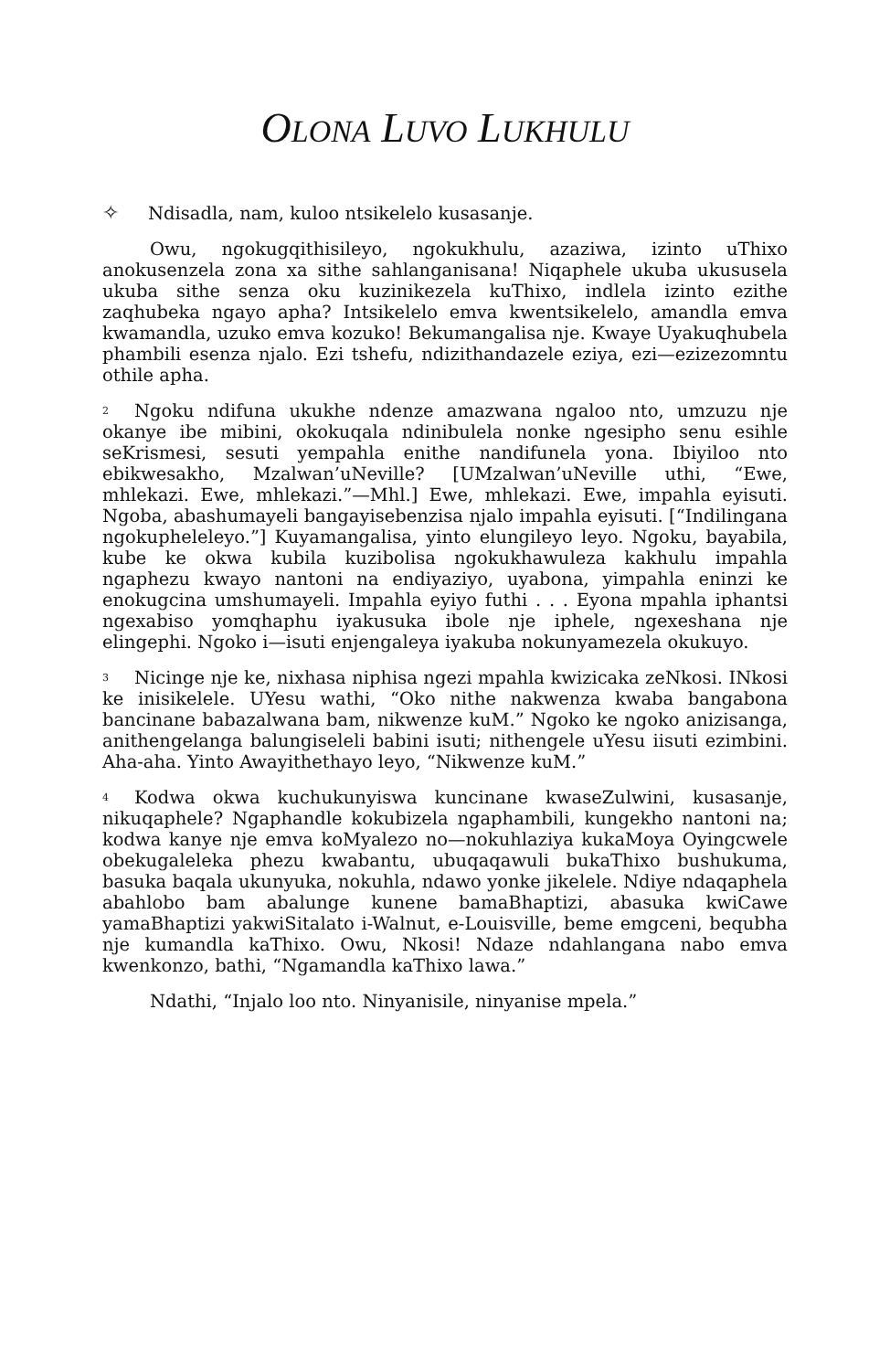OLONA LUVO LUKHULU
✧ Ndisadla, nam, kuloo ntsikelelo kusasanje.
Owu, ngokugqithisileyo, ngokukhulu, azaziwa, izinto uThixo anokusenzela zona xa sithe sahlanganisana! Niqaphele ukuba ukususela ukuba sithe senza oku kuzinikezela kuThixo, indlela izinto ezithe zaqhubeka ngayo apha? Intsikelelo emva kwentsikelelo, amandla emva kwamandla, uzuko emva kozuko! Bekumangalisa nje. Kwaye Uyakuqhubela phambili esenza njalo. Ezi tshefu, ndizithandazele eziya, ezi—ezizezomntu othile apha.
2 Ngoku ndifuna ukukhe ndenze amazwana ngaloo nto, umzuzu nje okanye ibe mibini, okokuqala ndinibulela nonke ngesipho senu esihle seKrismesi, sesuti yempahla enithe nandifunela yona. Ibiyiloo nto ebikwesakho, Mzalwan’uNeville? [UMzalwan’uNeville uthi, “Ewe, mhlekazi. Ewe, mhlekazi.”—Mhl.] Ewe, mhlekazi. Ewe, impahla eyisuti. Ngoba, abashumayeli bangayisebenzisa njalo impahla eyisuti. [“Indilingana ngokupheleleyo.”] Kuyamangalisa, yinto elungileyo leyo. Ngoku, bayabila, kube ke okwa kubila kuzibolisa ngokukhawuleza kakhulu impahla ngaphezu kwayo nantoni na endiyaziyo, uyabona, yimpahla eninzi ke enokugcina umshumayeli. Impahla eyiyo futhi . . . Eyona mpahla iphantsi ngexabiso yomqhaphu iyakusuka ibole nje iphele, ngexeshana nje elingephi. Ngoko i—isuti enjengaleya iyakuba nokunyamezela okukuyo.
3 Nicinge nje ke, nixhasa niphisa ngezi mpahla kwizicaka zeNkosi. INkosi ke inisikelele. UYesu wathi, “Oko nithe nakwenza kwaba bangabona bancinane babazalwana bam, nikwenze kuM.” Ngoko ke ngoko anizisanga, anithengelanga balungiseleli babini isuti; nithengele uYesu iisuti ezimbini. Aha-aha. Yinto Awayithethayo leyo, “Nikwenze kuM.”
4 Kodwa okwa kuchukunyiswa kuncinane kwaseZulwini, kusasanje, nikuqaphele? Ngaphandle kokubizela ngaphambili, kungekho nantoni na; kodwa kanye nje emva koMyalezo no—nokuhlaziya kukaMoya Oyingcwele obekugaleleka phezu kwabantu, ubuqaqawuli bukaThixo bushukuma, basuka baqala ukunyuka, nokuhla, ndawo yonke jikelele. Ndiye ndaqaphela abahlobo bam abalunge kunene bamaBhaptizi, abasuka kwiCawe yamaBhaptizi yakwiSitalato i-Walnut, e-Louisville, beme emgceni, bequbha nje kumandla kaThixo. Owu, Nkosi! Ndaze ndahlangana nabo emva kwenkonzo, bathi, “Ngamandla kaThixo lawa.”
Ndathi, “Injalo loo nto. Ninyanisile, ninyanise mpela.”